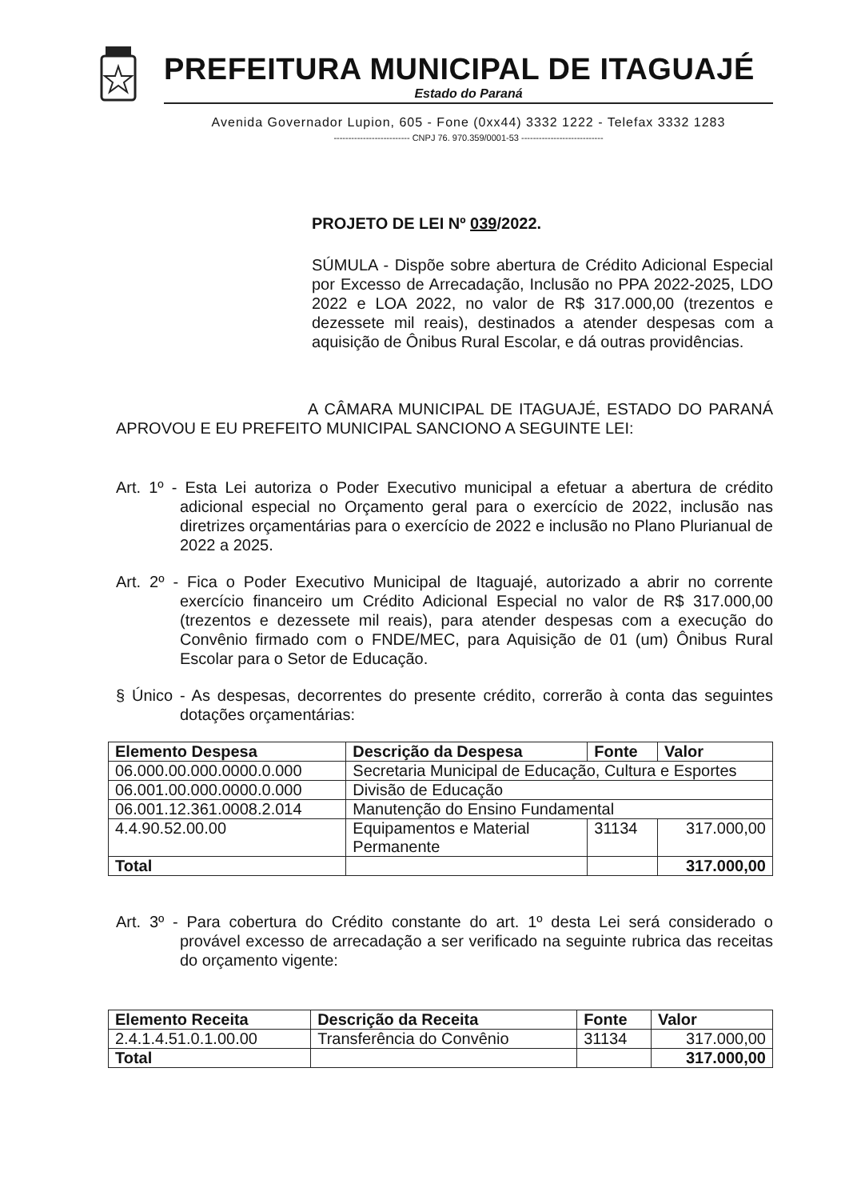PREFEITURA MUNICIPAL DE ITAGUAJÉ
Estado do Paraná
Avenida Governador Lupion, 605 - Fone (0xx44) 3332 1222 - Telefax 3332 1283
-------------------------- CNPJ 76. 970.359/0001-53 ----------------------------
PROJETO DE LEI Nº 039/2022.
SÚMULA - Dispõe sobre abertura de Crédito Adicional Especial por Excesso de Arrecadação, Inclusão no PPA 2022-2025, LDO 2022 e LOA 2022, no valor de R$ 317.000,00 (trezentos e dezessete mil reais), destinados a atender despesas com a aquisição de Ônibus Rural Escolar, e dá outras providências.
A CÂMARA MUNICIPAL DE ITAGUAJÉ, ESTADO DO PARANÁ APROVOU E EU PREFEITO MUNICIPAL SANCIONO A SEGUINTE LEI:
Art. 1º - Esta Lei autoriza o Poder Executivo municipal a efetuar a abertura de crédito adicional especial no Orçamento geral para o exercício de 2022, inclusão nas diretrizes orçamentárias para o exercício de 2022 e inclusão no Plano Plurianual de 2022 a 2025.
Art. 2º - Fica o Poder Executivo Municipal de Itaguajé, autorizado a abrir no corrente exercício financeiro um Crédito Adicional Especial no valor de R$ 317.000,00 (trezentos e dezessete mil reais), para atender despesas com a execução do Convênio firmado com o FNDE/MEC, para Aquisição de 01 (um) Ônibus Rural Escolar para o Setor de Educação.
§ Único - As despesas, decorrentes do presente crédito, correrão à conta das seguintes dotações orçamentárias:
| Elemento Despesa | Descrição da Despesa | Fonte | Valor |
| --- | --- | --- | --- |
| 06.000.00.000.0000.0.000 | Secretaria Municipal de Educação, Cultura e Esportes | | |
| 06.001.00.000.0000.0.000 | Divisão de Educação | | |
| 06.001.12.361.0008.2.014 | Manutenção do Ensino Fundamental | | |
| 4.4.90.52.00.00 | Equipamentos e Material Permanente | 31134 | 317.000,00 |
| Total | | | 317.000,00 |
Art. 3º - Para cobertura do Crédito constante do art. 1º desta Lei será considerado o provável excesso de arrecadação a ser verificado na seguinte rubrica das receitas do orçamento vigente:
| Elemento Receita | Descrição da Receita | Fonte | Valor |
| --- | --- | --- | --- |
| 2.4.1.4.51.0.1.00.00 | Transferência do Convênio | 31134 | 317.000,00 |
| Total | | | 317.000,00 |